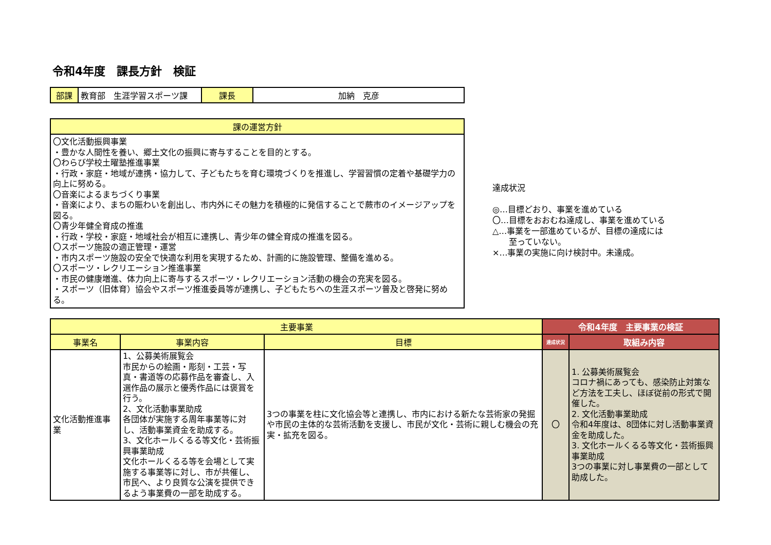令和4年度　課長方針　検証
| 部課 | 教育部 生涯学習スポーツ課 | 課長 | 加納 克彦 |
| 課の運営方針 |
| --- |
| 〇文化活動振興事業 ・豊かな人間性を養い、郷土文化の振興に寄与することを目的とする。 〇わらび学校土曜塾推進事業 ・行政・家庭・地域が連携・協力して、子どもたちを育む環境づくりを推進し、学習習慣の定着や基礎学力の向上に努める。 〇音楽によるまちづくり事業 ・音楽により、まちの賑わいを創出し、市内外にその魅力を積極的に発信することで蕨市のイメージアップを図る。 〇青少年健全育成の推進 ・行政・学校・家庭・地域社会が相互に連携し、青少年の健全育成の推進を図る。 〇スポーツ施設の適正管理・運営 ・市内スポーツ施設の安全で快適な利用を実現するため、計画的に施設管理、整備を進める。 〇スポーツ・レクリエーション推進事業 ・市民の健康増進、体力向上に寄与するスポーツ・レクリエーション活動の機会の充実を図る。 ・スポーツ（旧体育）協会やスポーツ推進委員等が連携し、子どもたちへの生涯スポーツ普及と啓発に努める。 |
達成状況
◎…目標どおり、事業を進めている
〇…目標をおおむね達成し、事業を進めている
△…事業を一部進めているが、目標の達成には
　　至っていない。
×…事業の実施に向け検討中。未達成。
| 主要事業 | | | 令和4年度 主要事業の検証 | |
| --- | --- | --- | --- | --- |
| 事業名 | 事業内容 | 目標 | 達成状況 | 取組み内容 |
| 文化活動推進事業 | 1、公募美術展覧会 市民からの絵画・彫刻・工芸・写真・書道等の応募作品を審査し、入選作品の展示と優秀作品には褒賞を行う。 2、文化活動事業助成 各団体が実施する周年事業等に対し、活動事業資金を助成する。 3、文化ホールくるる等文化・芸術振興事業助成 文化ホールくるる等を会場として実施する事業等に対し、市が共催し、市民へ、より良質な公演を提供できるよう事業費の一部を助成する。 | 3つの事業を柱に文化協会等と連携し、市内における新たな芸術家の発掘や市民の主体的な芸術活動を支援し、市民が文化・芸術に親しむ機会の充実・拡充を図る。 | 〇 | 1. 公募美術展覧会 コロナ禍にあっても、感染防止対策など方法を工夫し、ほぼ従前の形式で開催した。 2. 文化活動事業助成 令和4年度は、8団体に対し活動事業資金を助成した。 3. 文化ホールくるる等文化・芸術振興事業助成 3つの事業に対し事業費の一部として助成した。 |